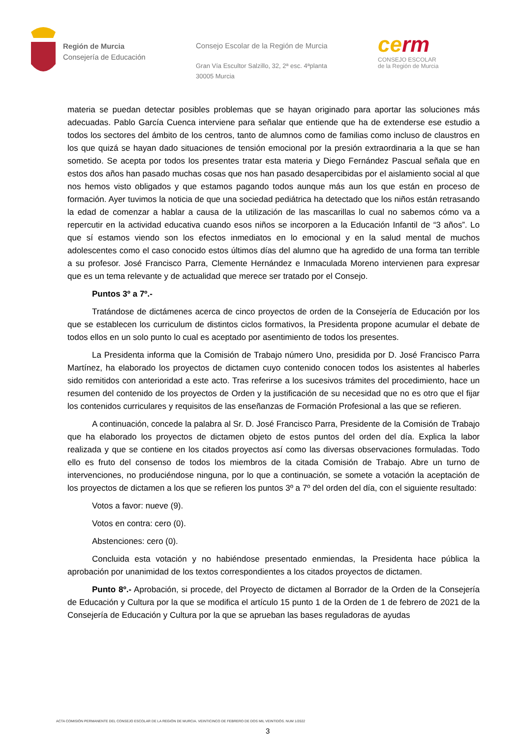Región de Murcia
Consejería de Educación
Consejo Escolar de la Región de Murcia
Gran Vía Escultor Salzillo, 32, 2ª esc. 4ªplanta
30005 Murcia
cerm
CONSEJO ESCOLAR
de la Región de Murcia
materia se puedan detectar posibles problemas que se hayan originado para aportar las soluciones más adecuadas. Pablo García Cuenca interviene para señalar que entiende que ha de extenderse ese estudio a todos los sectores del ámbito de los centros, tanto de alumnos como de familias como incluso de claustros en los que quizá se hayan dado situaciones de tensión emocional por la presión extraordinaria a la que se han sometido. Se acepta por todos los presentes tratar esta materia y Diego Fernández Pascual señala que en estos dos años han pasado muchas cosas que nos han pasado desapercibidas por el aislamiento social al que nos hemos visto obligados y que estamos pagando todos aunque más aun los que están en proceso de formación. Ayer tuvimos la noticia de que una sociedad pediátrica ha detectado que los niños están retrasando la edad de comenzar a hablar a causa de la utilización de las mascarillas lo cual no sabemos cómo va a repercutir en la actividad educativa cuando esos niños se incorporen a la Educación Infantil de “3 años”. Lo que sí estamos viendo son los efectos inmediatos en lo emocional y en la salud mental de muchos adolescentes como el caso conocido estos últimos días del alumno que ha agredido de una forma tan terrible a su profesor. José Francisco Parra, Clemente Hernández e Inmaculada Moreno intervienen para expresar que es un tema relevante y de actualidad que merece ser tratado por el Consejo.
Puntos 3º a 7º.-
Tratándose de dictámenes acerca de cinco proyectos de orden de la Consejería de Educación por los que se establecen los curriculum de distintos ciclos formativos, la Presidenta propone acumular el debate de todos ellos en un solo punto lo cual es aceptado por asentimiento de todos los presentes.
La Presidenta informa que la Comisión de Trabajo número Uno, presidida por D. José Francisco Parra Martínez, ha elaborado los proyectos de dictamen cuyo contenido conocen todos los asistentes al haberles sido remitidos con anterioridad a este acto. Tras referirse a los sucesivos trámites del procedimiento, hace un resumen del contenido de los proyectos de Orden y la justificación de su necesidad que no es otro que el fijar los contenidos curriculares y requisitos de las enseñanzas de Formación Profesional a las que se refieren.
A continuación, concede la palabra al Sr. D. José Francisco Parra, Presidente de la Comisión de Trabajo que ha elaborado los proyectos de dictamen objeto de estos puntos del orden del día. Explica la labor realizada y que se contiene en los citados proyectos así como las diversas observaciones formuladas. Todo ello es fruto del consenso de todos los miembros de la citada Comisión de Trabajo. Abre un turno de intervenciones, no produciéndose ninguna, por lo que a continuación, se somete a votación la aceptación de los proyectos de dictamen a los que se refieren los puntos 3º a 7º del orden del día, con el siguiente resultado:
Votos a favor: nueve (9).
Votos en contra: cero (0).
Abstenciones: cero (0).
Concluida esta votación y no habiéndose presentado enmiendas, la Presidenta hace pública la aprobación por unanimidad de los textos correspondientes a los citados proyectos de dictamen.
Punto 8º.- Aprobación, si procede, del Proyecto de dictamen al Borrador de la Orden de la Consejería de Educación y Cultura por la que se modifica el artículo 15 punto 1 de la Orden de 1 de febrero de 2021 de la Consejería de Educación y Cultura por la que se aprueban las bases reguladoras de ayudas
ACTA COMISIÓN PERMANENTE DEL CONSEJO ESCOLAR DE LA REGIÓN DE MURCIA. VEINTICINCO DE FEBRERO DE DOS MIL VEINTIDÓS. NUM 1/2022
3